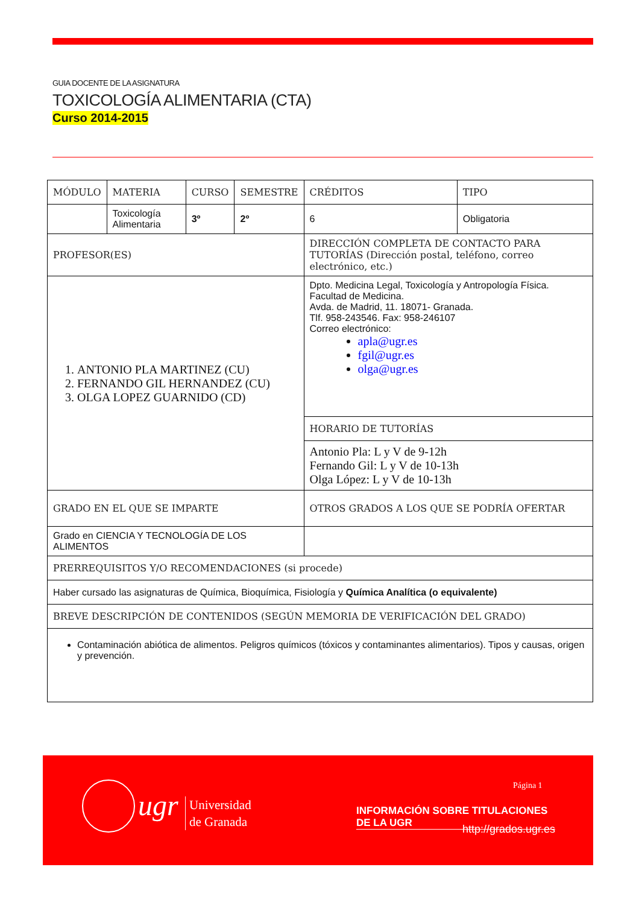GUIA DOCENTE DE LA ASIGNATURA
TOXICOLOGÍA ALIMENTARIA (CTA)
Curso 2014-2015
| MÓDULO | MATERIA | CURSO | SEMESTRE | CRÉDITOS | TIPO |
| | Toxicología Alimentaria | 3º | 2º | 6 | Obligatoria |
| PROFESOR(ES) | | | | DIRECCIÓN COMPLETA DE CONTACTO PARA TUTORÍAS (Dirección postal, teléfono, correo electrónico, etc.) | |
| 1. ANTONIO PLA MARTINEZ (CU) 2. FERNANDO GIL HERNANDEZ (CU) 3. OLGA LOPEZ GUARNIDO (CD) | | | | Dpto. Medicina Legal, Toxicología y Antropología Física. Facultad de Medicina. Avda. de Madrid, 11. 18071- Granada. Tlf. 958-243546. Fax: 958-246107 Correo electrónico: apla@ugr.es fgil@ugr.es olga@ugr.es | |
| | | | | HORARIO DE TUTORÍAS | |
| | | | | Antonio Pla: L y V de 9-12h Fernando Gil: L y V de 10-13h Olga López: L y V de 10-13h | |
| GRADO EN EL QUE SE IMPARTE | | | | OTROS GRADOS A LOS QUE SE PODRÍA OFERTAR | |
| Grado en CIENCIA Y TECNOLOGÍA DE LOS ALIMENTOS | | | | | |
| PRERREQUISITOS Y/O RECOMENDACIONES (si procede) | | | | | |
| Haber cursado las asignaturas de Química, Bioquímica, Fisiología y Química Analítica (o equivalente) | | | | | |
| BREVE DESCRIPCIÓN DE CONTENIDOS (SEGÚN MEMORIA DE VERIFICACIÓN DEL GRADO) | | | | | |
| Contaminación abiótica de alimentos. Peligros químicos (tóxicos y contaminantes alimentarios). Tipos y causas, origen y prevención. | | | | | |
ugr
Universidad
de Granada
Página 1
INFORMACIÓN SOBRE TITULACIONES DE LA UGR
http://grados.ugr.es